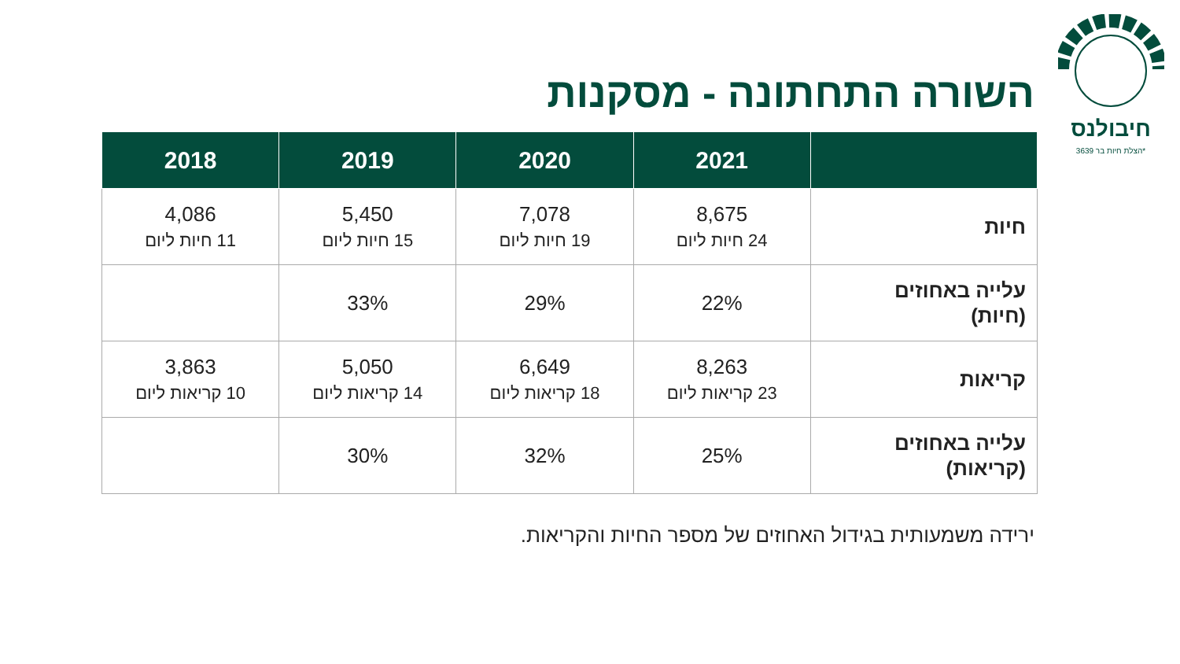חיבולנס
הצלת חיות בר 3639*
השורה התחתונה - מסקנות
| | 2021 | 2020 | 2019 | 2018 |
| --- | --- | --- | --- | --- |
| חיות | 8,675 24 חיות ליום | 7,078 19 חיות ליום | 5,450 15 חיות ליום | 4,086 11 חיות ליום |
| עלייה באחוזים (חיות) | 22% | 29% | 33% | |
| קריאות | 8,263 23 קריאות ליום | 6,649 18 קריאות ליום | 5,050 14 קריאות ליום | 3,863 10 קריאות ליום |
| עלייה באחוזים (קריאות) | 25% | 32% | 30% | |
ירידה משמעותית בגידול האחוזים של מספר החיות והקריאות.